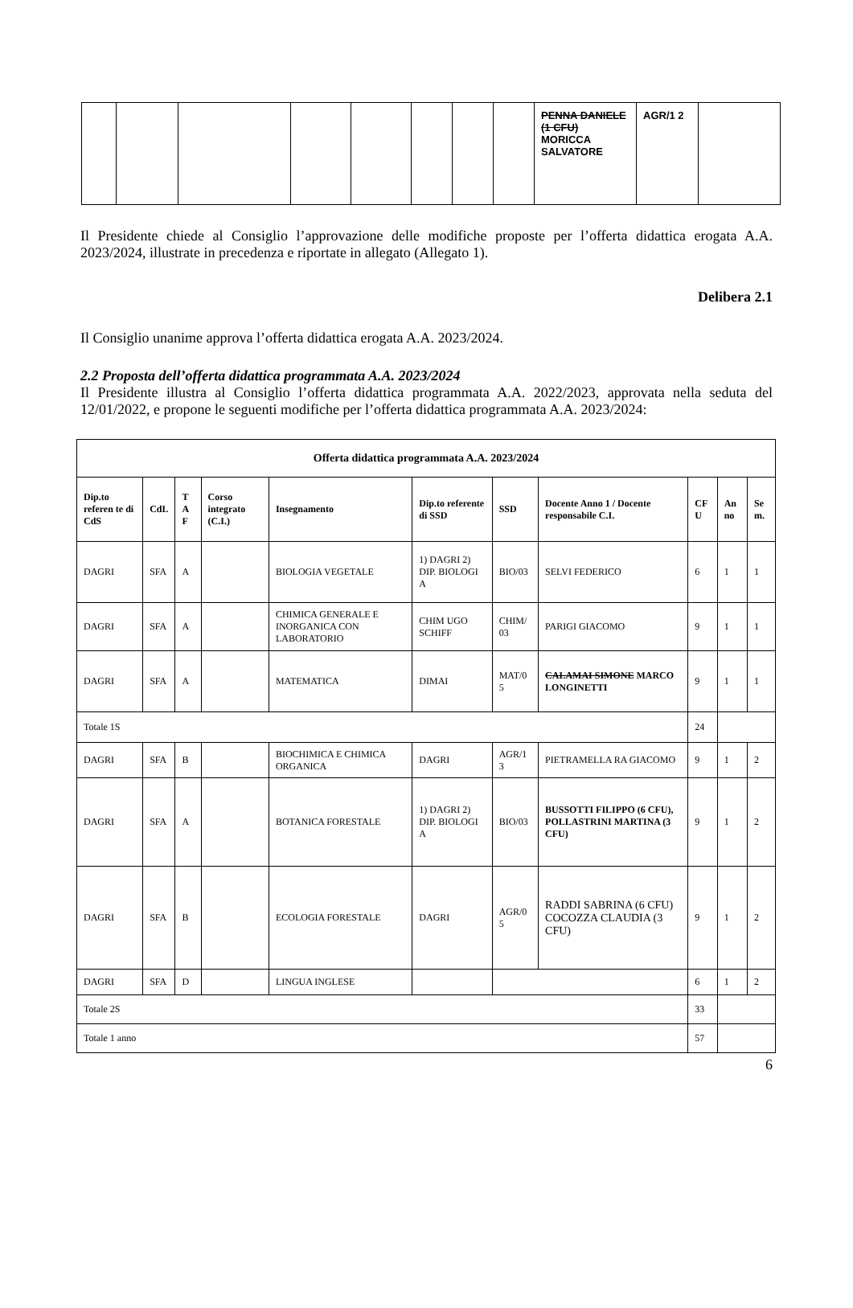| | | | | | | | | PENNA DANIELE (1 CFU) MORICCA SALVATORE | AGR/1 2 | |
Il Presidente chiede al Consiglio l’approvazione delle modifiche proposte per l’offerta didattica erogata A.A. 2023/2024, illustrate in precedenza e riportate in allegato (Allegato 1).
Delibera 2.1
Il Consiglio unanime approva l’offerta didattica erogata A.A. 2023/2024.
2.2 Proposta dell’offerta didattica programmata A.A. 2023/2024
Il Presidente illustra al Consiglio l’offerta didattica programmata A.A. 2022/2023, approvata nella seduta del 12/01/2022, e propone le seguenti modifiche per l’offerta didattica programmata A.A. 2023/2024:
| Offerta didattica programmata A.A. 2023/2024 | | | | | | | | | | |
| --- | --- | --- | --- | --- | --- | --- | --- | --- | --- | --- |
| Dip.to referen te di CdS | CdL | T A F | Corso integrato (C.I.) | Insegnamento | Dip.to referente di SSD | SSD | Docente Anno 1 / Docente responsabile C.I. | CF U | An no | Se m. |
| DAGRI | SFA | A | | BIOLOGIA VEGETALE | 1) DAGRI 2) DIP. BIOLOGI A | BIO/03 | SELVI FEDERICO | 6 | 1 | 1 |
| DAGRI | SFA | A | | CHIMICA GENERALE E INORGANICA CON LABORATORIO | CHIM UGO SCHIFF | CHIM/ 03 | PARIGI GIACOMO | 9 | 1 | 1 |
| DAGRI | SFA | A | | MATEMATICA | DIMAI | MAT/0 5 | CALAMAI SIMONE MARCO LONGINETTI | 9 | 1 | 1 |
| Totale 1S | | | | | | | | 24 | | |
| DAGRI | SFA | B | | BIOCHIMICA E CHIMICA ORGANICA | DAGRI | AGR/1 3 | PIETRAMELLA RA GIACOMO | 9 | 1 | 2 |
| DAGRI | SFA | A | | BOTANICA FORESTALE | 1) DAGRI 2) DIP. BIOLOGI A | BIO/03 | BUSSOTTI FILIPPO (6 CFU), POLLASTRINI MARTINA (3 CFU) | 9 | 1 | 2 |
| DAGRI | SFA | B | | ECOLOGIA FORESTALE | DAGRI | AGR/0 5 | RADDI SABRINA (6 CFU) COCOZZA CLAUDIA (3 CFU) | 9 | 1 | 2 |
| DAGRI | SFA | D | | LINGUA INGLESE | | | | 6 | 1 | 2 |
| Totale 2S | | | | | | | | 33 | | |
| Totale 1 anno | | | | | | | | 57 | | |
6